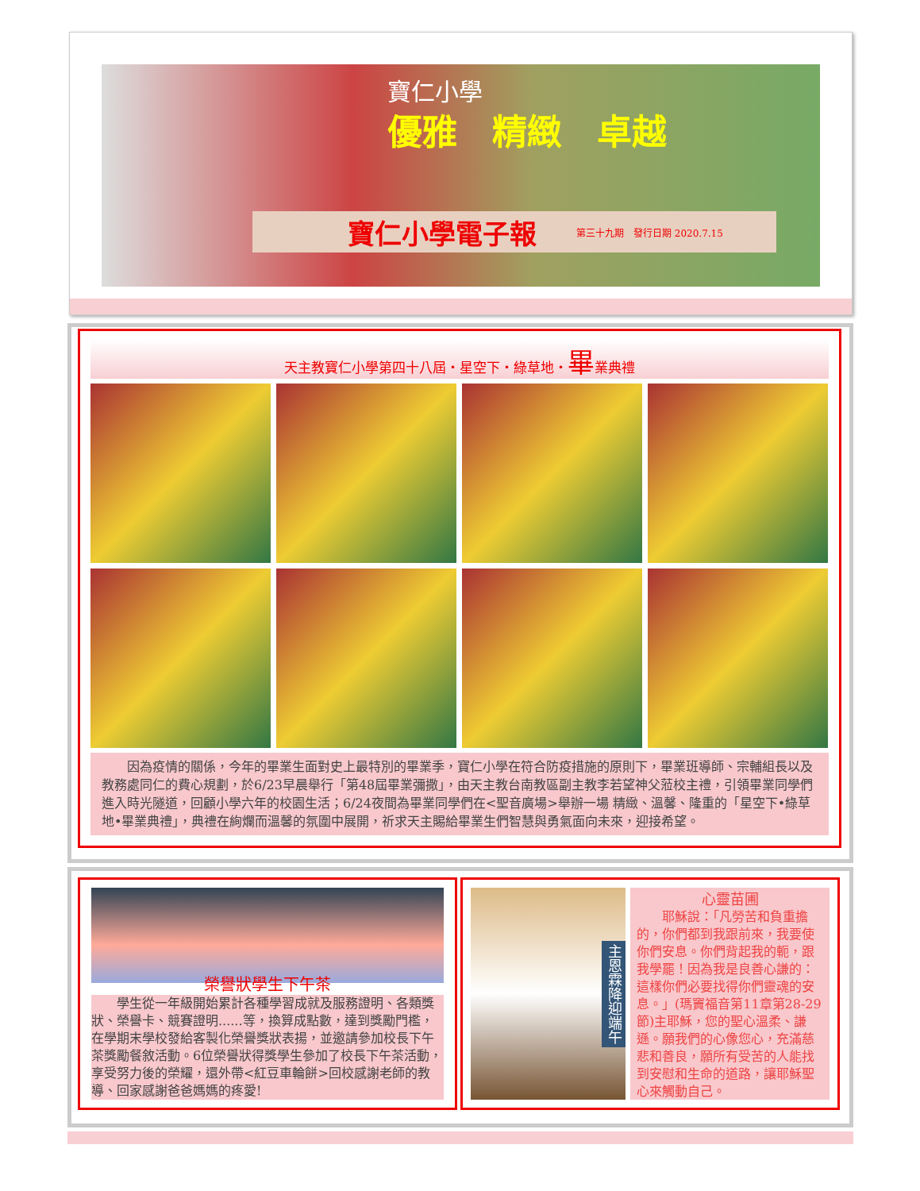寶仁小學
優雅　精緻　卓越
寶仁小學電子報 第三十九期　發行日期 2020.7.15
天主教寶仁小學第四十八屆・星空下・綠草地・畢業典禮
　　因為疫情的關係，今年的畢業生面對史上最特別的畢業季，寶仁小學在符合防疫措施的原則下，畢業班導師、宗輔組長以及教務處同仁的費心規劃，於6/23早晨舉行「第48屆畢業彌撒」，由天主教台南教區副主教李若望神父蒞校主禮，引領畢業同學們進入時光隧道，回顧小學六年的校園生活；6/24夜間為畢業同學們在<聖音廣場>舉辦一場 精緻、溫馨、隆重的「星空下•綠草地•畢業典禮」，典禮在絢爛而溫馨的氛圍中展開，祈求天主賜給畢業生們智慧與勇氣面向未來，迎接希望。
榮譽狀學生下午茶
　　學生從一年級開始累計各種學習成就及服務證明、各類獎狀、榮譽卡、競賽證明......等，換算成點數，達到獎勵門檻，在學期末學校發給客製化榮譽獎狀表揚，並邀請參加校長下午茶獎勵餐敘活動。6位榮譽狀得獎學生參加了校長下午茶活動，享受努力後的榮耀，還外帶<紅豆車輪餅>回校感謝老師的教導、回家感謝爸爸媽媽的疼愛!
主恩霖降迎端午
心靈苗圃
　　耶穌說：「凡勞苦和負重擔的，你們都到我跟前來，我要使你們安息。你們背起我的軛，跟我學罷！因為我是良善心謙的：這樣你們必要找得你們靈魂的安息。」(瑪竇福音第11章第28-29節)主耶穌，您的聖心溫柔、謙遜。願我們的心像您心，充滿慈悲和善良，願所有受苦的人能找到安慰和生命的道路，讓耶穌聖心來觸動自己。